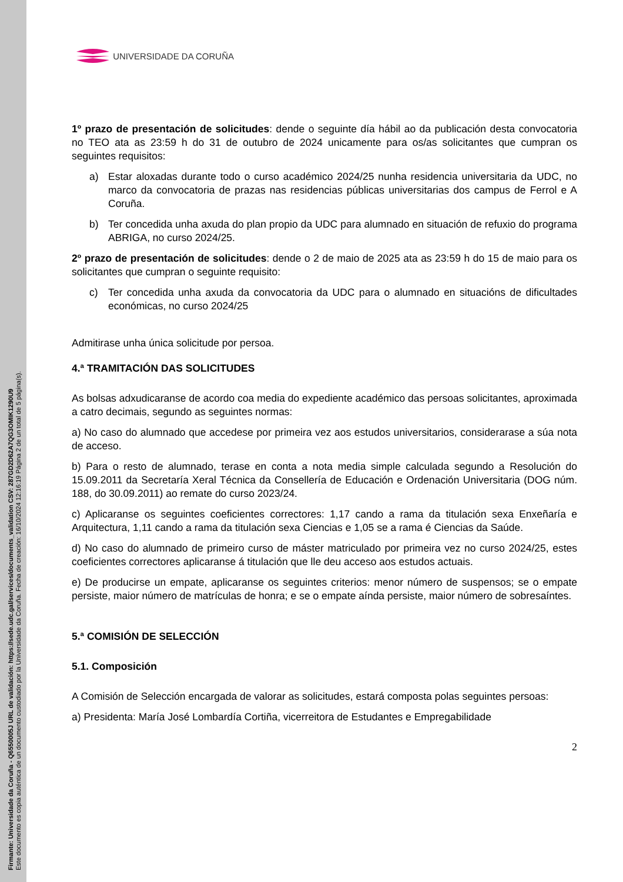Firmante: Universidade da Coruña - Q6550005J URL de validación: https://sede.udc.gal/services/documents_validation CSV: 287GD2D62A7QG3OMIK1290U9
Este documento es copia auténtica de un documento custodiado por la Universidade da Coruña. Fecha de creación: 16/10/2024 12:16:19 Página 2 de un total de 5 página(s).
UNIVERSIDADE DA CORUÑA
1º prazo de presentación de solicitudes: dende o seguinte día hábil ao da publicación desta convocatoria no TEO ata as 23:59 h do 31 de outubro de 2024 unicamente para os/as solicitantes que cumpran os seguintes requisitos:
a) Estar aloxadas durante todo o curso académico 2024/25 nunha residencia universitaria da UDC, no marco da convocatoria de prazas nas residencias públicas universitarias dos campus de Ferrol e A Coruña.
b) Ter concedida unha axuda do plan propio da UDC para alumnado en situación de refuxio do programa ABRIGA, no curso 2024/25.
2º prazo de presentación de solicitudes: dende o 2 de maio de 2025 ata as 23:59 h do 15 de maio para os solicitantes que cumpran o seguinte requisito:
c) Ter concedida unha axuda da convocatoria da UDC para o alumnado en situacións de dificultades económicas, no curso 2024/25
Admitirase unha única solicitude por persoa.
4.ª TRAMITACIÓN DAS SOLICITUDES
As bolsas adxudicaranse de acordo coa media do expediente académico das persoas solicitantes, aproximada a catro decimais, segundo as seguintes normas:
a) No caso do alumnado que accedese por primeira vez aos estudos universitarios, considerarase a súa nota de acceso.
b) Para o resto de alumnado, terase en conta a nota media simple calculada segundo a Resolución do 15.09.2011 da Secretaría Xeral Técnica da Consellería de Educación e Ordenación Universitaria (DOG núm. 188, do 30.09.2011) ao remate do curso 2023/24.
c) Aplicaranse os seguintes coeficientes correctores: 1,17 cando a rama da titulación sexa Enxeñaría e Arquitectura, 1,11 cando a rama da titulación sexa Ciencias e 1,05 se a rama é Ciencias da Saúde.
d) No caso do alumnado de primeiro curso de máster matriculado por primeira vez no curso 2024/25, estes coeficientes correctores aplicaranse á titulación que lle deu acceso aos estudos actuais.
e) De producirse un empate, aplicaranse os seguintes criterios: menor número de suspensos; se o empate persiste, maior número de matrículas de honra; e se o empate aínda persiste, maior número de sobresaíntes.
5.ª COMISIÓN DE SELECCIÓN
5.1. Composición
A Comisión de Selección encargada de valorar as solicitudes, estará composta polas seguintes persoas:
a) Presidenta: María José Lombardía Cortiña, vicerreitora de Estudantes e Empregabilidade
2